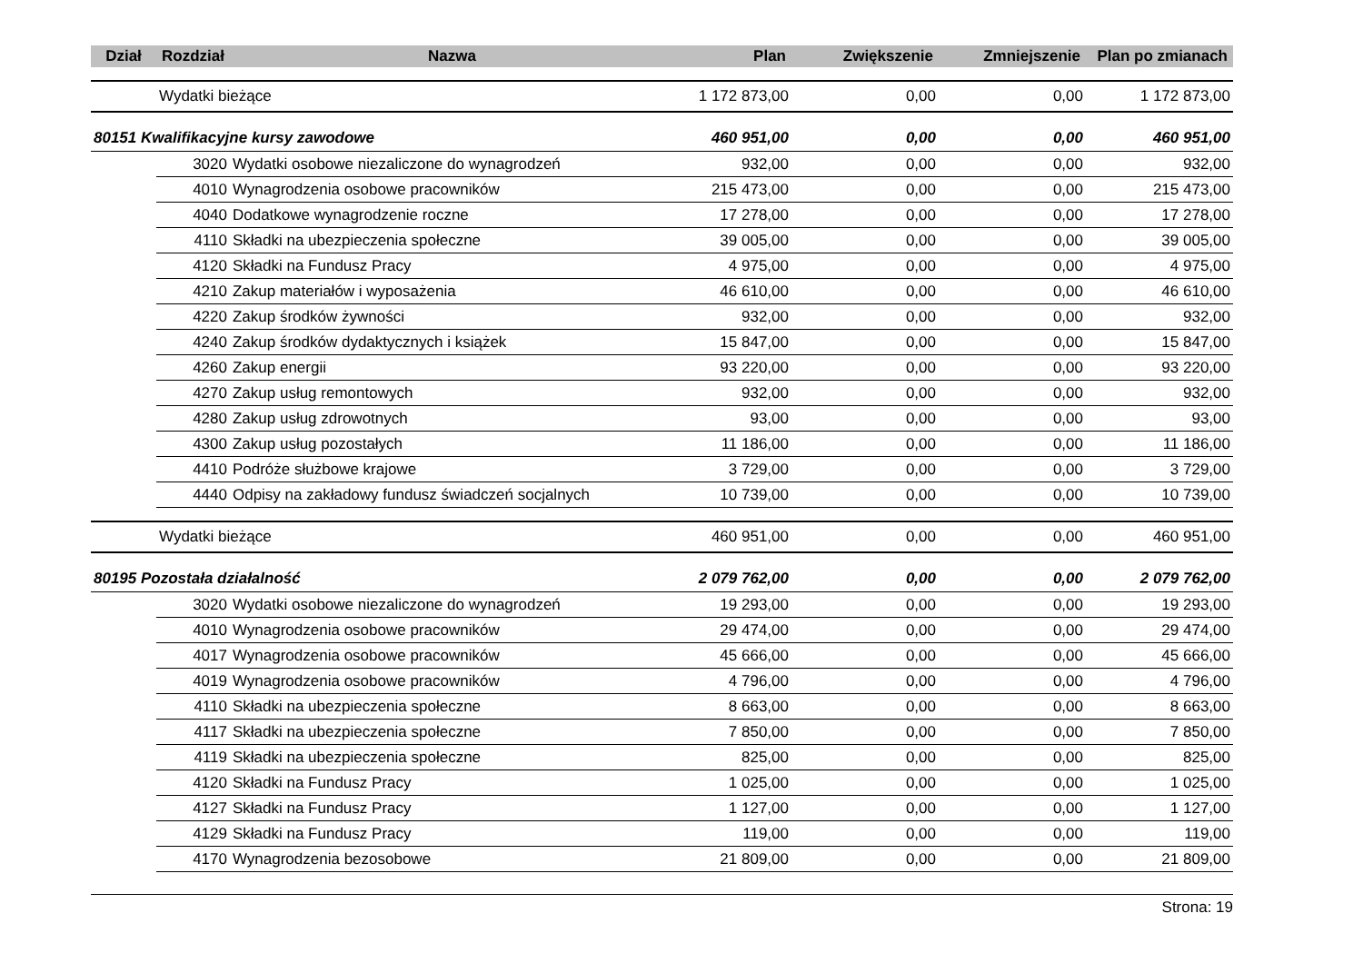| Dział | Rozdział | Nazwa | Plan | Zwiększenie | Zmniejszenie | Plan po zmianach |
| --- | --- | --- | --- | --- | --- | --- |
| | Wydatki bieżące | | 1 172 873,00 | 0,00 | 0,00 | 1 172 873,00 |
| 80151 Kwalifikacyjne kursy zawodowe | | | 460 951,00 | 0,00 | 0,00 | 460 951,00 |
| | 3020 | Wydatki osobowe niezaliczone do wynagrodzeń | 932,00 | 0,00 | 0,00 | 932,00 |
| | 4010 | Wynagrodzenia osobowe pracowników | 215 473,00 | 0,00 | 0,00 | 215 473,00 |
| | 4040 | Dodatkowe wynagrodzenie roczne | 17 278,00 | 0,00 | 0,00 | 17 278,00 |
| | 4110 | Składki na ubezpieczenia społeczne | 39 005,00 | 0,00 | 0,00 | 39 005,00 |
| | 4120 | Składki na Fundusz Pracy | 4 975,00 | 0,00 | 0,00 | 4 975,00 |
| | 4210 | Zakup materiałów i wyposażenia | 46 610,00 | 0,00 | 0,00 | 46 610,00 |
| | 4220 | Zakup środków żywności | 932,00 | 0,00 | 0,00 | 932,00 |
| | 4240 | Zakup środków dydaktycznych i książek | 15 847,00 | 0,00 | 0,00 | 15 847,00 |
| | 4260 | Zakup energii | 93 220,00 | 0,00 | 0,00 | 93 220,00 |
| | 4270 | Zakup usług remontowych | 932,00 | 0,00 | 0,00 | 932,00 |
| | 4280 | Zakup usług zdrowotnych | 93,00 | 0,00 | 0,00 | 93,00 |
| | 4300 | Zakup usług pozostałych | 11 186,00 | 0,00 | 0,00 | 11 186,00 |
| | 4410 | Podróże służbowe krajowe | 3 729,00 | 0,00 | 0,00 | 3 729,00 |
| | 4440 | Odpisy na zakładowy fundusz świadczeń socjalnych | 10 739,00 | 0,00 | 0,00 | 10 739,00 |
| | Wydatki bieżące | | 460 951,00 | 0,00 | 0,00 | 460 951,00 |
| 80195 Pozostała działalność | | | 2 079 762,00 | 0,00 | 0,00 | 2 079 762,00 |
| | 3020 | Wydatki osobowe niezaliczone do wynagrodzeń | 19 293,00 | 0,00 | 0,00 | 19 293,00 |
| | 4010 | Wynagrodzenia osobowe pracowników | 29 474,00 | 0,00 | 0,00 | 29 474,00 |
| | 4017 | Wynagrodzenia osobowe pracowników | 45 666,00 | 0,00 | 0,00 | 45 666,00 |
| | 4019 | Wynagrodzenia osobowe pracowników | 4 796,00 | 0,00 | 0,00 | 4 796,00 |
| | 4110 | Składki na ubezpieczenia społeczne | 8 663,00 | 0,00 | 0,00 | 8 663,00 |
| | 4117 | Składki na ubezpieczenia społeczne | 7 850,00 | 0,00 | 0,00 | 7 850,00 |
| | 4119 | Składki na ubezpieczenia społeczne | 825,00 | 0,00 | 0,00 | 825,00 |
| | 4120 | Składki na Fundusz Pracy | 1 025,00 | 0,00 | 0,00 | 1 025,00 |
| | 4127 | Składki na Fundusz Pracy | 1 127,00 | 0,00 | 0,00 | 1 127,00 |
| | 4129 | Składki na Fundusz Pracy | 119,00 | 0,00 | 0,00 | 119,00 |
| | 4170 | Wynagrodzenia bezosobowe | 21 809,00 | 0,00 | 0,00 | 21 809,00 |
Strona: 19